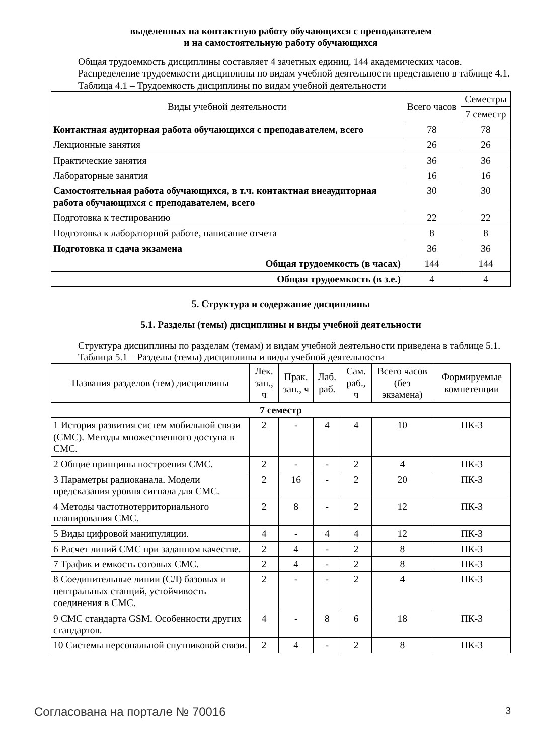выделенных на контактную работу обучающихся с преподавателем
и на самостоятельную работу обучающихся
Общая трудоемкость дисциплины составляет 4 зачетных единиц, 144 академических часов.
Распределение трудоемкости дисциплины по видам учебной деятельности представлено в таблице 4.1.
Таблица 4.1 – Трудоемкость дисциплины по видам учебной деятельности
| Виды учебной деятельности | Всего часов | Семестры |
| --- | --- | --- |
| | | 7 семестр |
| Контактная аудиторная работа обучающихся с преподавателем, всего | 78 | 78 |
| Лекционные занятия | 26 | 26 |
| Практические занятия | 36 | 36 |
| Лабораторные занятия | 16 | 16 |
| Самостоятельная работа обучающихся, в т.ч. контактная внеаудиторная работа обучающихся с преподавателем, всего | 30 | 30 |
| Подготовка к тестированию | 22 | 22 |
| Подготовка к лабораторной работе, написание отчета | 8 | 8 |
| Подготовка и сдача экзамена | 36 | 36 |
| Общая трудоемкость (в часах) | 144 | 144 |
| Общая трудоемкость (в з.е.) | 4 | 4 |
5. Структура и содержание дисциплины
5.1. Разделы (темы) дисциплины и виды учебной деятельности
Структура дисциплины по разделам (темам) и видам учебной деятельности приведена в таблице 5.1.
Таблица 5.1 – Разделы (темы) дисциплины и виды учебной деятельности
| Названия разделов (тем) дисциплины | Лек. зан., ч | Прак. зан., ч | Лаб. раб. | Сам. раб., ч | Всего часов (без экзамена) | Формируемые компетенции |
| --- | --- | --- | --- | --- | --- | --- |
| 7 семестр | | | | | | |
| 1 История развития систем мобильной связи (СМС). Методы множественного доступа в СМС. | 2 | - | 4 | 4 | 10 | ПК-3 |
| 2 Общие принципы построения СМС. | 2 | - | - | 2 | 4 | ПК-3 |
| 3 Параметры радиоканала. Модели предсказания уровня сигнала для СМС. | 2 | 16 | - | 2 | 20 | ПК-3 |
| 4 Методы частотнотерриториального планирования СМС. | 2 | 8 | - | 2 | 12 | ПК-3 |
| 5 Виды цифровой манипуляции. | 4 | - | 4 | 4 | 12 | ПК-3 |
| 6 Расчет линий СМС при заданном качестве. | 2 | 4 | - | 2 | 8 | ПК-3 |
| 7 Трафик и емкость сотовых СМС. | 2 | 4 | - | 2 | 8 | ПК-3 |
| 8 Соединительные линии (СЛ) базовых и центральных станций, устойчивость соединения в СМС. | 2 | - | - | 2 | 4 | ПК-3 |
| 9 СМС стандарта GSM. Особенности других стандартов. | 4 | - | 8 | 6 | 18 | ПК-3 |
| 10 Системы персональной спутниковой связи. | 2 | 4 | - | 2 | 8 | ПК-3 |
Согласована на портале № 70016 3